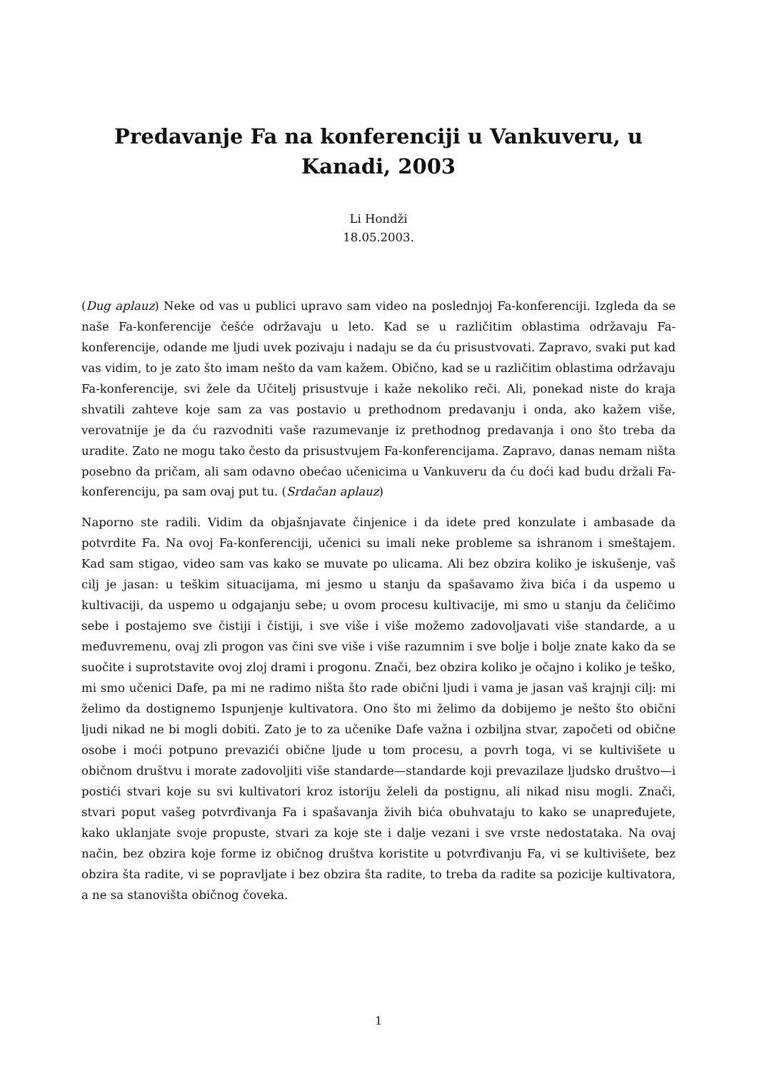Predavanje Fa na konferenciji u Vankuveru, u Kanadi, 2003
Li Hondži
18.05.2003.
(Dug aplauz) Neke od vas u publici upravo sam video na poslednjoj Fa-konferenciji. Izgleda da se naše Fa-konferencije češće održavaju u leto. Kad se u različitim oblastima održavaju Fa-konferencije, odande me ljudi uvek pozivaju i nadaju se da ću prisustvovati. Zapravo, svaki put kad vas vidim, to je zato što imam nešto da vam kažem. Obično, kad se u različitim oblastima održavaju Fa-konferencije, svi žele da Učitelj prisustvuje i kaže nekoliko reči. Ali, ponekad niste do kraja shvatili zahteve koje sam za vas postavio u prethodnom predavanju i onda, ako kažem više, verovatnije je da ću razvodniti vaše razumevanje iz prethodnog predavanja i ono što treba da uradite. Zato ne mogu tako često da prisustvujem Fa-konferencijama. Zapravo, danas nemam ništa posebno da pričam, ali sam odavno obećao učenicima u Vankuveru da ću doći kad budu držali Fa-konferenciju, pa sam ovaj put tu. (Srdačan aplauz)
Naporno ste radili. Vidim da objašnjavate činjenice i da idete pred konzulate i ambasade da potvrdite Fa. Na ovoj Fa-konferenciji, učenici su imali neke probleme sa ishranom i smeštajem. Kad sam stigao, video sam vas kako se muvate po ulicama. Ali bez obzira koliko je iskušenje, vaš cilj je jasan: u teškim situacijama, mi jesmo u stanju da spašavamo živa bića i da uspemo u kultivaciji, da uspemo u odgajanju sebe; u ovom procesu kultivacije, mi smo u stanju da čeličimo sebe i postajemo sve čistiji i čistiji, i sve više i više možemo zadovoljavati više standarde, a u međuvremenu, ovaj zli progon vas čini sve više i više razumnim i sve bolje i bolje znate kako da se suočite i suprotstavite ovoj zloj drami i progonu. Znači, bez obzira koliko je očajno i koliko je teško, mi smo učenici Dafe, pa mi ne radimo ništa što rade obični ljudi i vama je jasan vaš krajnji cilj: mi želimo da dostignemo Ispunjenje kultivatora. Ono što mi želimo da dobijemo je nešto što obični ljudi nikad ne bi mogli dobiti. Zato je to za učenike Dafe važna i ozbiljna stvar, započeti od obične osobe i moći potpuno prevazići obične ljude u tom procesu, a povrh toga, vi se kultivišete u običnom društvu i morate zadovoljiti više standarde—standarde koji prevazilaze ljudsko društvo—i postići stvari koje su svi kultivatori kroz istoriju želeli da postignu, ali nikad nisu mogli. Znači, stvari poput vašeg potvrđivanja Fa i spašavanja živih bića obuhvataju to kako se unapređujete, kako uklanjate svoje propuste, stvari za koje ste i dalje vezani i sve vrste nedostataka. Na ovaj način, bez obzira koje forme iz običnog društva koristite u potvrđivanju Fa, vi se kultivišete, bez obzira šta radite, vi se popravljate i bez obzira šta radite, to treba da radite sa pozicije kultivatora, a ne sa stanovišta običnog čoveka.
1